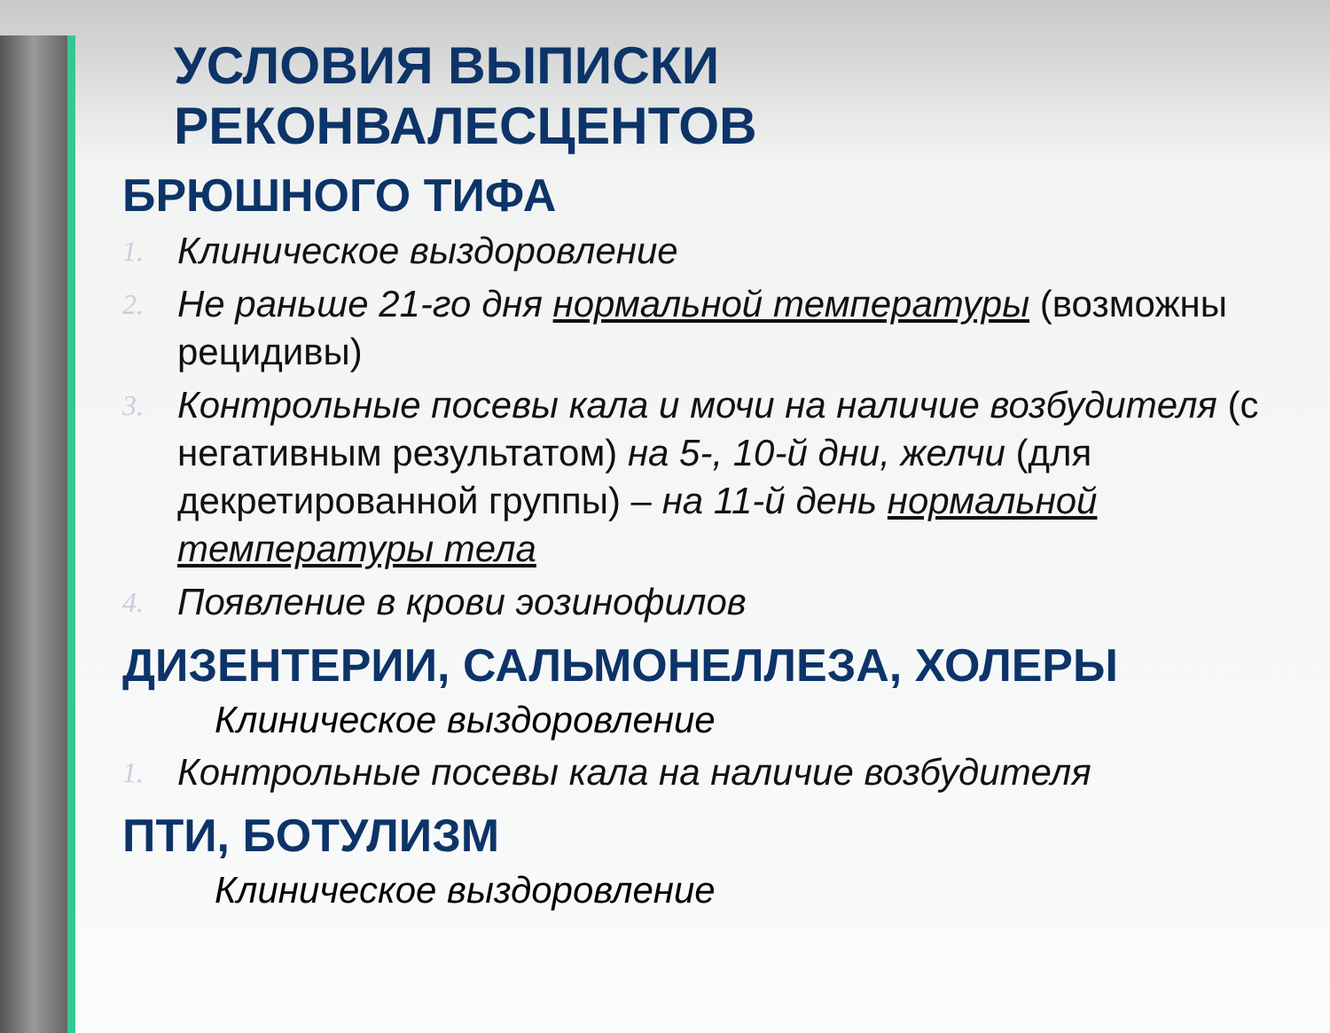УСЛОВИЯ ВЫПИСКИ РЕКОНВАЛЕСЦЕНТОВ
БРЮШНОГО ТИФА
1. Клиническое выздоровление
2. Не раньше 21-го дня нормальной температуры (возможны рецидивы)
3. Контрольные посевы кала и мочи на наличие возбудителя (с негативным результатом) на 5-, 10-й дни, желчи (для декретированной группы) – на 11-й день нормальной температуры тела
4. Появление в крови эозинофилов
ДИЗЕНТЕРИИ, САЛЬМОНЕЛЛЕЗА, ХОЛЕРЫ
Клиническое выздоровление
1. Контрольные посевы кала на наличие возбудителя
ПТИ, БОТУЛИЗМ
Клиническое выздоровление